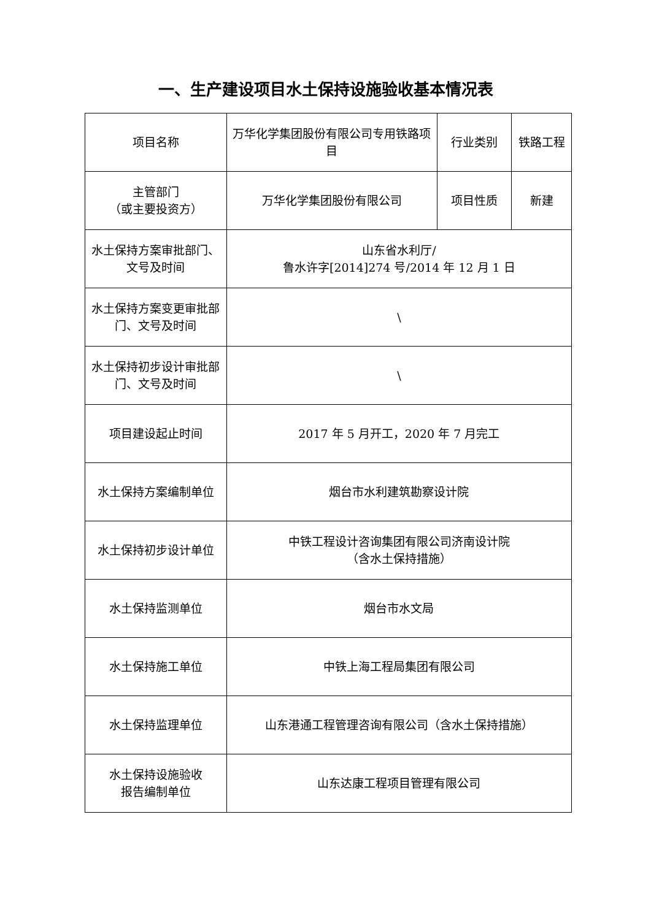一、生产建设项目水土保持设施验收基本情况表
| 项目名称 | 万华化学集团股份有限公司专用铁路项目 | 行业类别 | 铁路工程 |
| 主管部门 （或主要投资方） | 万华化学集团股份有限公司 | 项目性质 | 新建 |
| 水土保持方案审批部门、文号及时间 | 山东省水利厅/ 鲁水许字[2014]274 号/2014 年 12 月 1 日 | | |
| 水土保持方案变更审批部门、文号及时间 | \ | | |
| 水土保持初步设计审批部门、文号及时间 | \ | | |
| 项目建设起止时间 | 2017 年 5 月开工，2020 年 7 月完工 | | |
| 水土保持方案编制单位 | 烟台市水利建筑勘察设计院 | | |
| 水土保持初步设计单位 | 中铁工程设计咨询集团有限公司济南设计院 （含水土保持措施） | | |
| 水土保持监测单位 | 烟台市水文局 | | |
| 水土保持施工单位 | 中铁上海工程局集团有限公司 | | |
| 水土保持监理单位 | 山东港通工程管理咨询有限公司（含水土保持措施） | | |
| 水土保持设施验收 报告编制单位 | 山东达康工程项目管理有限公司 | | |